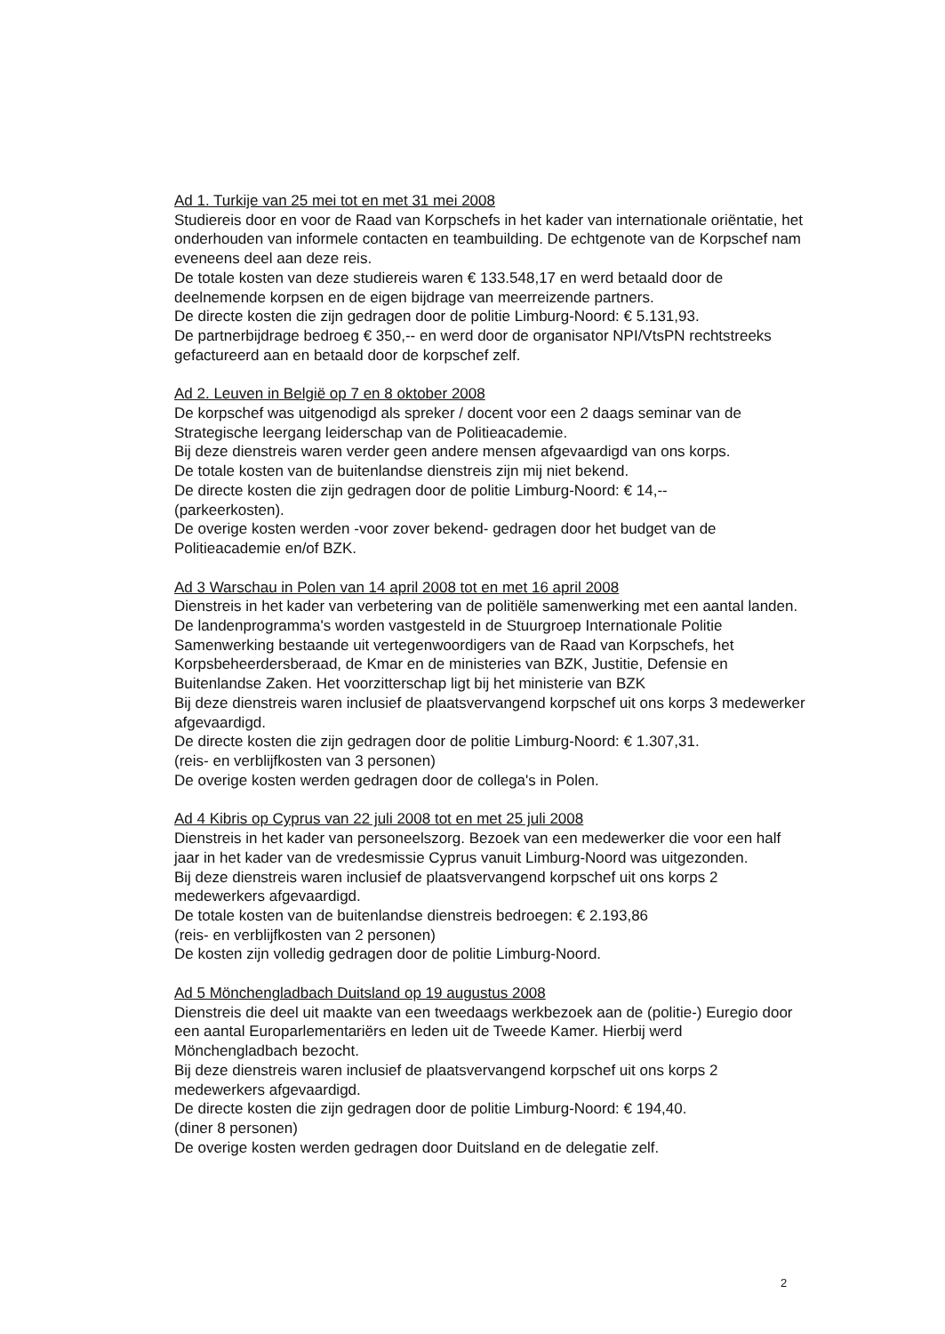Ad 1. Turkije van 25 mei tot en met 31 mei 2008
Studiereis door en voor de Raad van Korpschefs in het kader van internationale oriëntatie, het onderhouden van informele contacten en teambuilding. De echtgenote van de Korpschef nam eveneens deel aan deze reis.
De totale kosten van deze studiereis waren € 133.548,17 en werd betaald door de deelnemende korpsen en de eigen bijdrage van meerreizende partners.
De directe kosten die zijn gedragen door de politie Limburg-Noord: € 5.131,93.
De partnerbijdrage bedroeg € 350,-- en werd door de organisator NPI/VtsPN rechtstreeks gefactureerd aan en betaald door de korpschef zelf.
Ad 2. Leuven in België op 7 en 8 oktober 2008
De korpschef was uitgenodigd als spreker / docent voor een 2 daags seminar van de Strategische leergang leiderschap van de Politieacademie.
Bij deze dienstreis waren verder geen andere mensen afgevaardigd van ons korps.
De totale kosten van de buitenlandse dienstreis zijn mij niet bekend.
De directe kosten die zijn gedragen door de politie Limburg-Noord: € 14,--
(parkeerkosten).
De overige kosten werden -voor zover bekend- gedragen door het budget van de Politieacademie en/of BZK.
Ad 3 Warschau in Polen van 14 april 2008 tot en met 16 april 2008
Dienstreis in het kader van verbetering van de politiële samenwerking met een aantal landen. De landenprogramma's worden vastgesteld in de Stuurgroep Internationale Politie Samenwerking bestaande uit vertegenwoordigers van de Raad van Korpschefs, het Korpsbeheerdersberaad, de Kmar en de ministeries van BZK, Justitie, Defensie en Buitenlandse Zaken. Het voorzitterschap ligt bij het ministerie van BZK
Bij deze dienstreis waren inclusief de plaatsvervangend korpschef uit ons korps 3 medewerker afgevaardigd.
De directe kosten die zijn gedragen door de politie Limburg-Noord: € 1.307,31.
(reis- en verblijfkosten van 3 personen)
De overige kosten werden gedragen door de collega's in Polen.
Ad 4 Kibris op Cyprus van 22 juli 2008 tot en met 25 juli 2008
Dienstreis in het kader van personeelszorg. Bezoek van een medewerker die voor een half jaar in het kader van de vredesmissie Cyprus vanuit Limburg-Noord was uitgezonden.
Bij deze dienstreis waren inclusief de plaatsvervangend korpschef uit ons korps 2 medewerkers afgevaardigd.
De totale kosten van de buitenlandse dienstreis bedroegen: € 2.193,86
(reis- en verblijfkosten van 2 personen)
De kosten zijn volledig gedragen door de politie Limburg-Noord.
Ad 5 Mönchengladbach Duitsland op 19 augustus 2008
Dienstreis die deel uit maakte van een tweedaags werkbezoek aan de (politie-) Euregio door een aantal Europarlementariërs en leden uit de Tweede Kamer. Hierbij werd Mönchengladbach bezocht.
Bij deze dienstreis waren inclusief de plaatsvervangend korpschef uit ons korps 2 medewerkers afgevaardigd.
De directe kosten die zijn gedragen door de politie Limburg-Noord: € 194,40.
(diner 8 personen)
De overige kosten werden gedragen door Duitsland en de delegatie zelf.
2